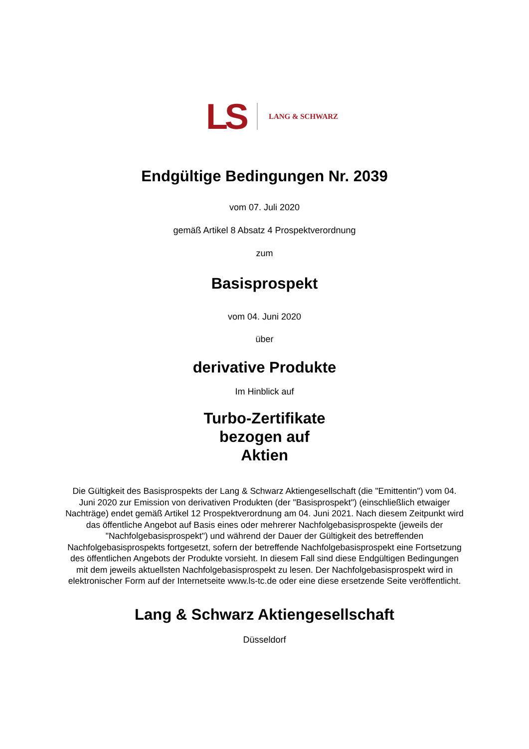LS LANG & SCHWARZ
Endgültige Bedingungen Nr. 2039
vom 07. Juli 2020
gemäß Artikel 8 Absatz 4 Prospektverordnung
zum
Basisprospekt
vom 04. Juni 2020
über
derivative Produkte
Im Hinblick auf
Turbo-Zertifikate
bezogen auf
Aktien
Die Gültigkeit des Basisprospekts der Lang & Schwarz Aktiengesellschaft (die "Emittentin") vom 04. Juni 2020 zur Emission von derivativen Produkten (der "Basisprospekt") (einschließlich etwaiger Nachträge) endet gemäß Artikel 12 Prospektverordnung am 04. Juni 2021. Nach diesem Zeitpunkt wird das öffentliche Angebot auf Basis eines oder mehrerer Nachfolgebasisprospekte (jeweils der "Nachfolgebasisprospekt") und während der Dauer der Gültigkeit des betreffenden Nachfolgebasisprospekts fortgesetzt, sofern der betreffende Nachfolgebasisprospekt eine Fortsetzung des öffentlichen Angebots der Produkte vorsieht. In diesem Fall sind diese Endgültigen Bedingungen mit dem jeweils aktuellsten Nachfolgebasisprospekt zu lesen. Der Nachfolgebasisprospekt wird in elektronischer Form auf der Internetseite www.ls-tc.de oder eine diese ersetzende Seite veröffentlicht.
Lang & Schwarz Aktiengesellschaft
Düsseldorf